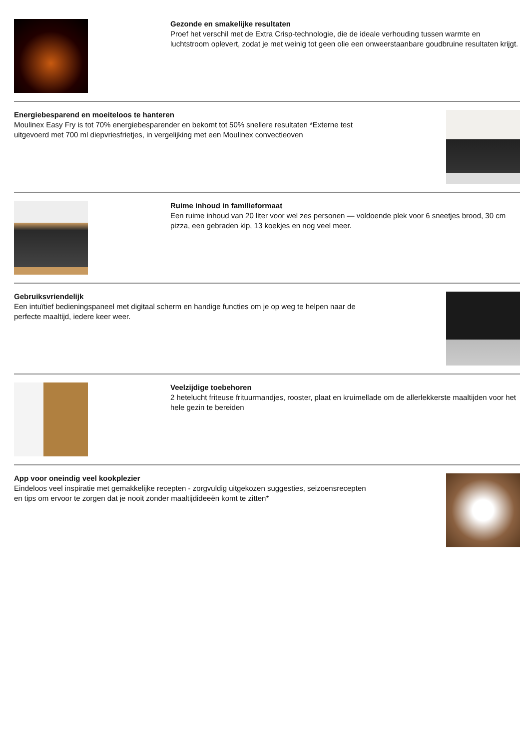Gezonde en smakelijke resultaten
Proef het verschil met de Extra Crisp-technologie, die de ideale verhouding tussen warmte en luchtstroom oplevert, zodat je met weinig tot geen olie een onweerstaanbare goudbruine resultaten krijgt.
Energiebesparend en moeiteloos te hanteren
Moulinex Easy Fry is tot 70% energiebesparender en bekomt tot 50% snellere resultaten *Externe test uitgevoerd met 700 ml diepvriesfrietjes, in vergelijking met een Moulinex convectieoven
Ruime inhoud in familieformaat
Een ruime inhoud van 20 liter voor wel zes personen — voldoende plek voor 6 sneetjes brood, 30 cm pizza, een gebraden kip, 13 koekjes en nog veel meer.
Gebruiksvriendelijk
Een intuïtief bedieningspaneel met digitaal scherm en handige functies om je op weg te helpen naar de perfecte maaltijd, iedere keer weer.
Veelzijdige toebehoren
2 hetelucht friteuse frituurmandjes, rooster, plaat en kruimellade om de allerlekkerste maaltijden voor het hele gezin te bereiden
App voor oneindig veel kookplezier
Eindeloos veel inspiratie met gemakkelijke recepten - zorgvuldig uitgekozen suggesties, seizoensrecepten en tips om ervoor te zorgen dat je nooit zonder maaltijdideeën komt te zitten*